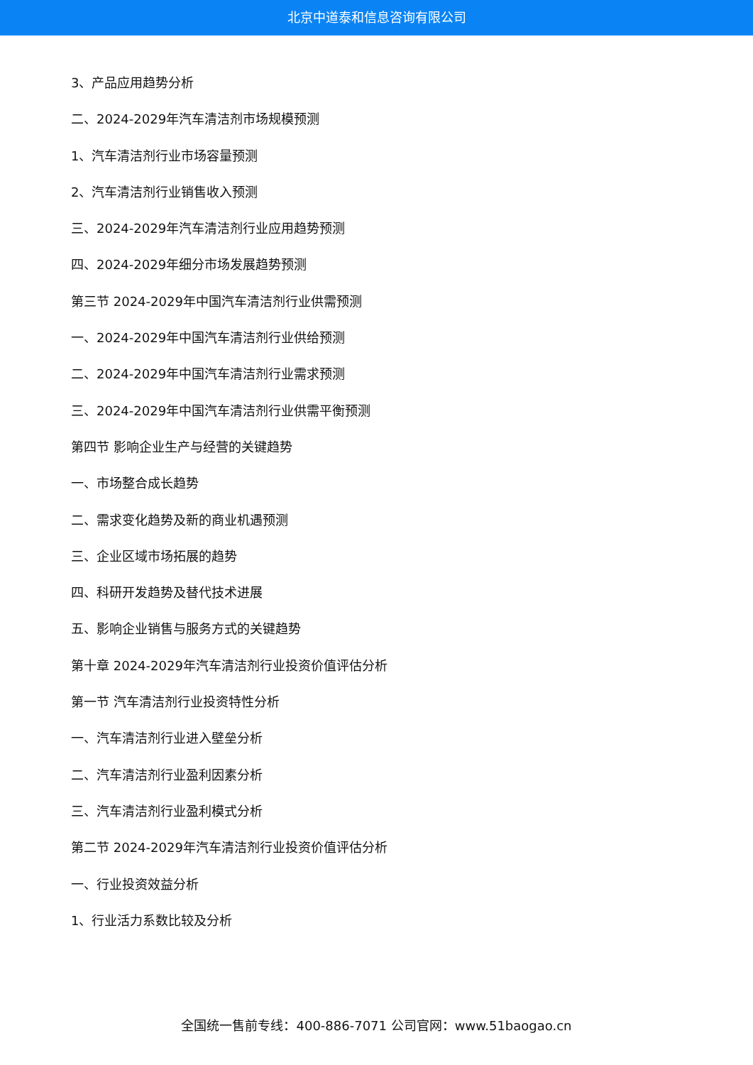北京中道泰和信息咨询有限公司
3、产品应用趋势分析
二、2024-2029年汽车清洁剂市场规模预测
1、汽车清洁剂行业市场容量预测
2、汽车清洁剂行业销售收入预测
三、2024-2029年汽车清洁剂行业应用趋势预测
四、2024-2029年细分市场发展趋势预测
第三节 2024-2029年中国汽车清洁剂行业供需预测
一、2024-2029年中国汽车清洁剂行业供给预测
二、2024-2029年中国汽车清洁剂行业需求预测
三、2024-2029年中国汽车清洁剂行业供需平衡预测
第四节 影响企业生产与经营的关键趋势
一、市场整合成长趋势
二、需求变化趋势及新的商业机遇预测
三、企业区域市场拓展的趋势
四、科研开发趋势及替代技术进展
五、影响企业销售与服务方式的关键趋势
第十章 2024-2029年汽车清洁剂行业投资价值评估分析
第一节 汽车清洁剂行业投资特性分析
一、汽车清洁剂行业进入壁垒分析
二、汽车清洁剂行业盈利因素分析
三、汽车清洁剂行业盈利模式分析
第二节 2024-2029年汽车清洁剂行业投资价值评估分析
一、行业投资效益分析
1、行业活力系数比较及分析
全国统一售前专线：400-886-7071 公司官网：www.51baogao.cn